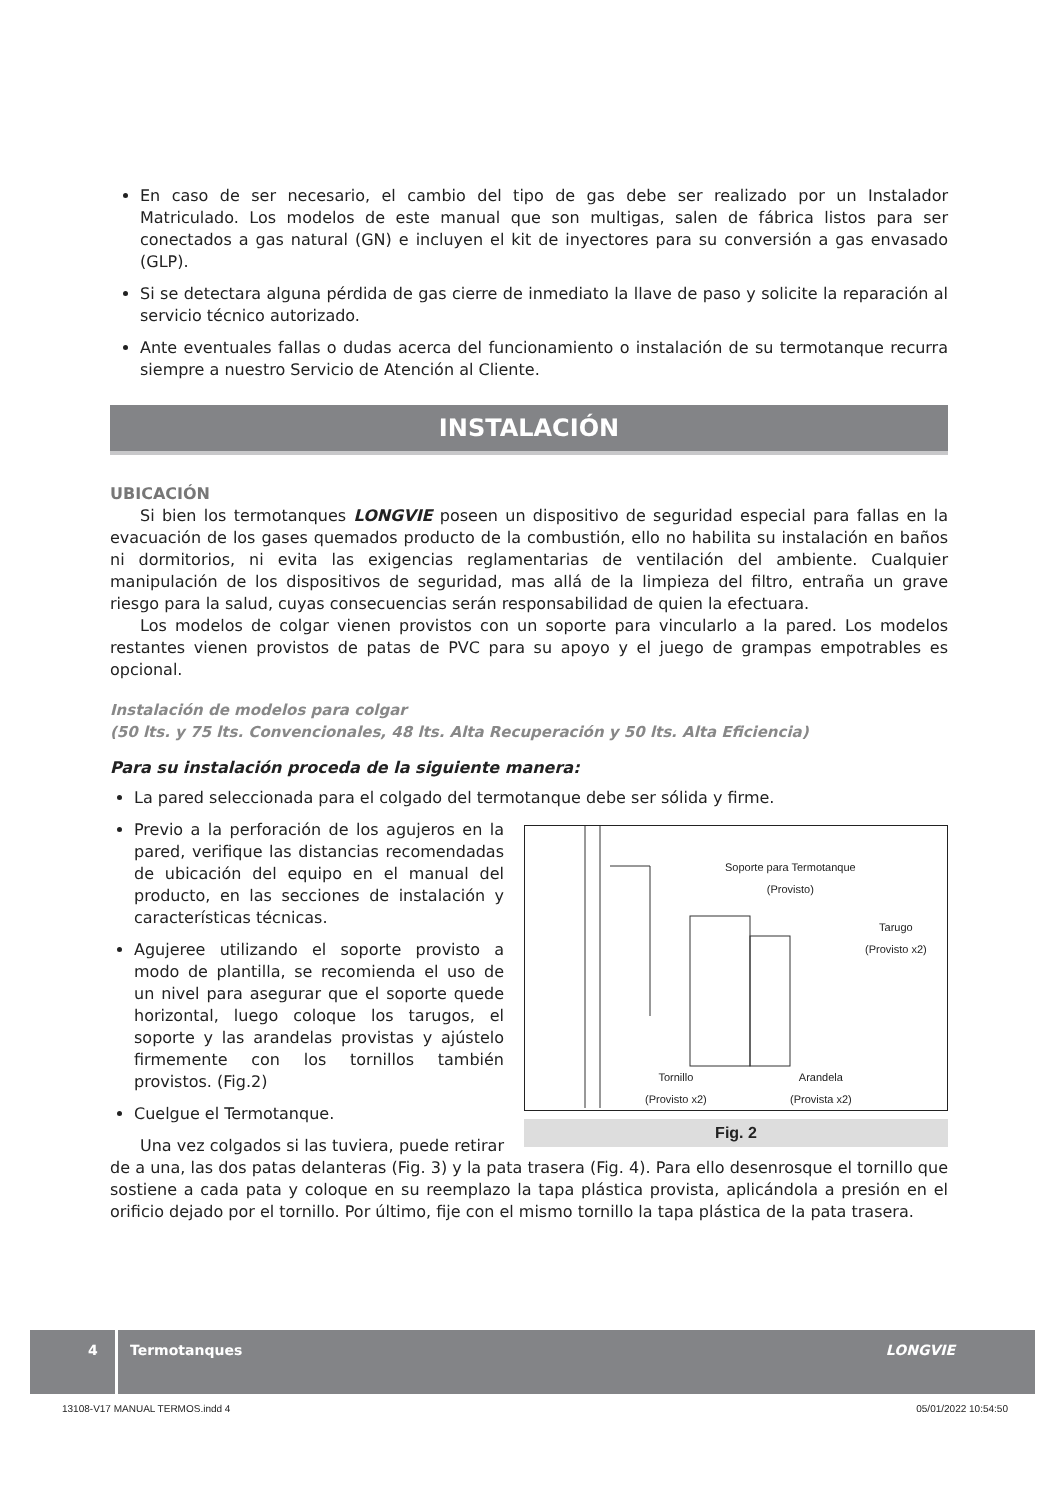En caso de ser necesario, el cambio del tipo de gas debe ser realizado por un Instalador Matriculado. Los modelos de este manual que son multigas, salen de fábrica listos para ser conectados a gas natural (GN) e incluyen el kit de inyectores para su conversión a gas envasado (GLP).
Si se detectara alguna pérdida de gas cierre de inmediato la llave de paso y solicite la reparación al servicio técnico autorizado.
Ante eventuales fallas o dudas acerca del funcionamiento o instalación de su termotanque recurra siempre a nuestro Servicio de Atención al Cliente.
INSTALACIÓN
UBICACIÓN
Si bien los termotanques LONGVIE poseen un dispositivo de seguridad especial para fallas en la evacuación de los gases quemados producto de la combustión, ello no habilita su instalación en baños ni dormitorios, ni evita las exigencias reglamentarias de ventilación del ambiente. Cualquier manipulación de los dispositivos de seguridad, mas allá de la limpieza del filtro, entraña un grave riesgo para la salud, cuyas consecuencias serán responsabilidad de quien la efectuara.
Los modelos de colgar vienen provistos con un soporte para vincularlo a la pared. Los modelos restantes vienen provistos de patas de PVC para su apoyo y el juego de grampas empotrables es opcional.
Instalación de modelos para colgar
(50 lts. y 75 lts. Convencionales, 48 lts. Alta Recuperación y 50 lts. Alta Eficiencia)
Para su instalación proceda de la siguiente manera:
La pared seleccionada para el colgado del termotanque debe ser sólida y firme.
Soporte para Termotanque
(Provisto)
Tarugo
(Provisto x2)
Tornillo
(Provisto x2)
Arandela
(Provista x2)
Fig. 2
Previo a la perforación de los agujeros en la pared, verifique las distancias recomendadas de ubicación del equipo en el manual del producto, en las secciones de instalación y características técnicas.
Agujeree utilizando el soporte provisto a modo de plantilla, se recomienda el uso de un nivel para asegurar que el soporte quede horizontal, luego coloque los tarugos, el soporte y las arandelas provistas y ajústelo firmemente con los tornillos también provistos. (Fig.2)
Cuelgue el Termotanque.
Una vez colgados si las tuviera, puede retirar de a una, las dos patas delanteras (Fig. 3) y la pata trasera (Fig. 4). Para ello desenrosque el tornillo que sostiene a cada pata y coloque en su reemplazo la tapa plástica provista, aplicándola a presión en el orificio dejado por el tornillo. Por último, fije con el mismo tornillo la tapa plástica de la pata trasera.
4 Termotanques LONGVIE
13108-V17 MANUAL TERMOS.indd 4 05/01/2022 10:54:50